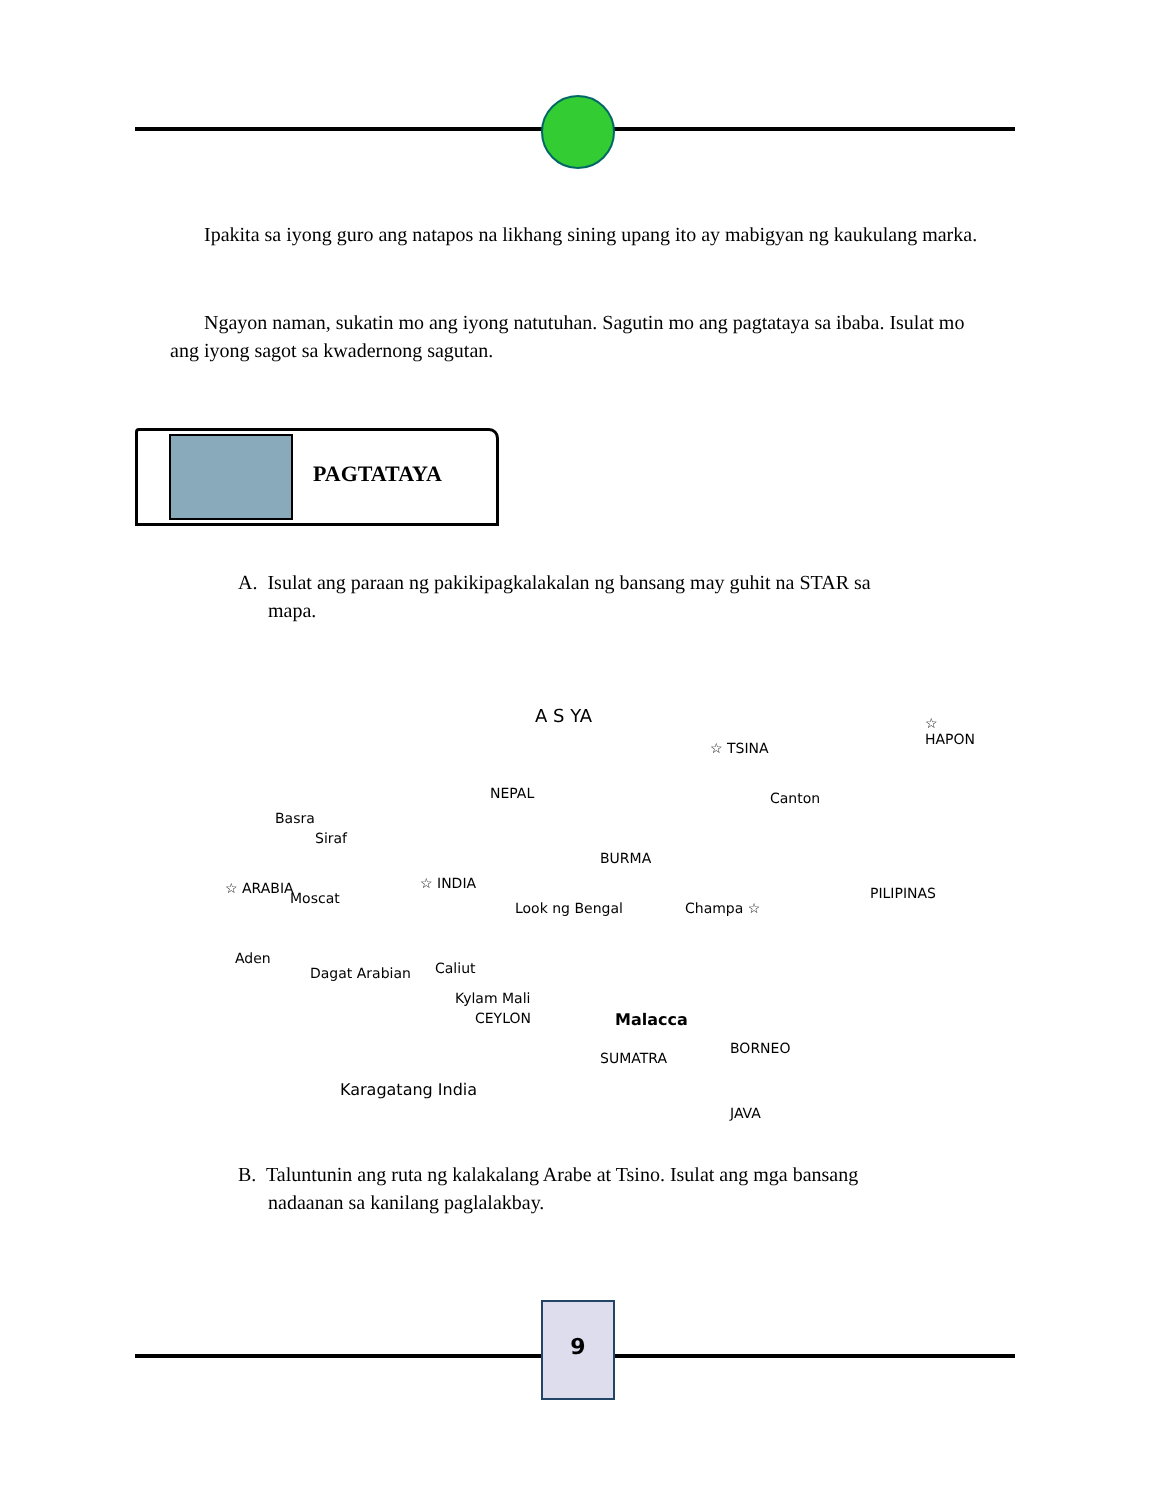Ipakita sa iyong guro ang natapos na likhang sining upang ito ay mabigyan ng kaukulang marka.
Ngayon naman, sukatin mo ang iyong natutuhan. Sagutin mo ang pagtataya sa ibaba. Isulat mo ang iyong sagot sa kwadernong sagutan.
PAGTATAYA
A. Isulat ang paraan ng pakikipagkalakalan ng bansang may guhit na STAR sa
mapa.
A S YA
☆ TSINA
☆ HAPON
NEPAL Canton
Basra
Siraf
BURMA
☆ INDIA ☆ ARABIA
Moscat
Champa ☆
PILIPINAS
Look ng Bengal
Aden
Dagat Arabian Caliut
Kylam Mali
CEYLON Malacca
SUMATRA
BORNEO
Karagatang India
JAVA
B. Taluntunin ang ruta ng kalakalang Arabe at Tsino. Isulat ang mga bansang
nadaanan sa kanilang paglalakbay.
9